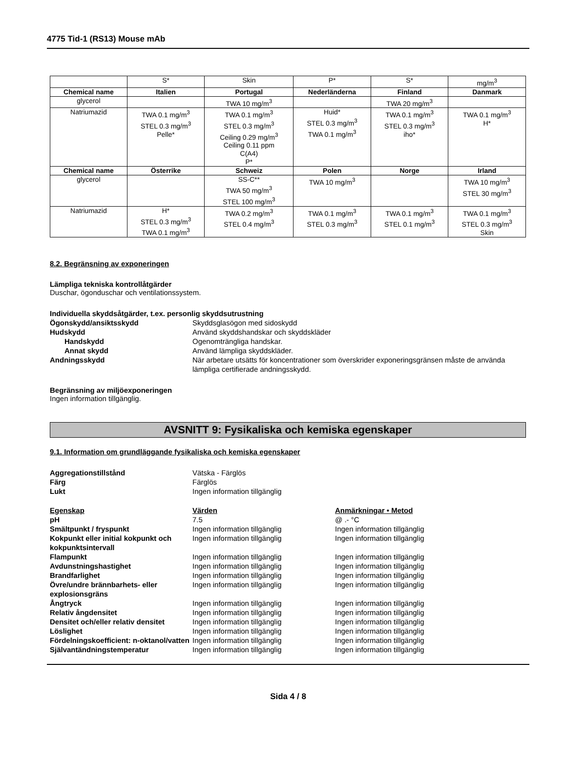4775 Tid-1 (RS13) Mouse mAb
| | S* | Skin | P* | S* | mg/m<sup>3</sup> |
| Chemical name | Italien | Portugal | Nederländerna | Finland | Danmark |
| glycerol | | TWA 10 mg/m<sup>3</sup> | | TWA 20 mg/m<sup>3</sup> | |
| Natriumazid | TWA 0.1 mg/m<sup>3</sup> STEL 0.3 mg/m<sup>3</sup> Pelle* | TWA 0.1 mg/m<sup>3</sup> STEL 0.3 mg/m<sup>3</sup> Ceiling 0.29 mg/m<sup>3</sup> Ceiling 0.11 ppm C(A4) P* | Huid* STEL 0.3 mg/m<sup>3</sup> TWA 0.1 mg/m<sup>3</sup> | TWA 0.1 mg/m<sup>3</sup> STEL 0.3 mg/m<sup>3</sup> iho* | TWA 0.1 mg/m<sup>3</sup> H* |
| Chemical name | Österrike | Schweiz | Polen | Norge | Irland |
| glycerol | | SS-C** TWA 50 mg/m<sup>3</sup> STEL 100 mg/m<sup>3</sup> | TWA 10 mg/m<sup>3</sup> | | TWA 10 mg/m<sup>3</sup> STEL 30 mg/m<sup>3</sup> |
| Natriumazid | H* STEL 0.3 mg/m<sup>3</sup> TWA 0.1 mg/m<sup>3</sup> | TWA 0.2 mg/m<sup>3</sup> STEL 0.4 mg/m<sup>3</sup> | TWA 0.1 mg/m<sup>3</sup> STEL 0.3 mg/m<sup>3</sup> | TWA 0.1 mg/m<sup>3</sup> STEL 0.1 mg/m<sup>3</sup> | TWA 0.1 mg/m<sup>3</sup> STEL 0.3 mg/m<sup>3</sup> Skin |
8.2. Begränsning av exponeringen
Lämpliga tekniska kontrollåtgärder
Duschar, ögonduschar och ventilationssystem.
Individuella skyddsåtgärder, t.ex. personlig skyddsutrustning
Ögonskydd/ansiktsskydd Skyddsglasögon med sidoskydd
Hudskydd Använd skyddshandskar och skyddskläder
Handskydd Ogenomträngliga handskar.
Annat skydd Använd lämpliga skyddskläder.
Andningsskydd När arbetare utsätts för koncentrationer som överskrider exponeringsgränsen måste de använda lämpliga certifierade andningsskydd.
Begränsning av miljöexponeringen
Ingen information tillgänglig.
AVSNITT 9: Fysikaliska och kemiska egenskaper
9.1. Information om grundläggande fysikaliska och kemiska egenskaper
Aggregationstillstånd Vätska - Färglös
Färg Färglös
Lukt Ingen information tillgänglig
Egenskap Värden Anmärkningar • Metod
pH 7.5 @ .- °C
Smältpunkt / fryspunkt Ingen information tillgänglig Ingen information tillgänglig
Kokpunkt eller initial kokpunkt och kokpunktsintervall
Ingen information tillgänglig Ingen information tillgänglig
Flampunkt Ingen information tillgänglig Ingen information tillgänglig
Avdunstningshastighet Ingen information tillgänglig Ingen information tillgänglig
Brandfarlighet Ingen information tillgänglig Ingen information tillgänglig
Övre/undre brännbarhets- eller explosionsgräns
Ingen information tillgänglig Ingen information tillgänglig
Ångtryck Ingen information tillgänglig Ingen information tillgänglig
Relativ ångdensitet Ingen information tillgänglig Ingen information tillgänglig
Densitet och/eller relativ densitet
Ingen information tillgänglig Ingen information tillgänglig
Löslighet Ingen information tillgänglig Ingen information tillgänglig
Fördelningskoefficient: n-oktanol/vatten
Ingen information tillgänglig Ingen information tillgänglig
Självantändningstemperatur Ingen information tillgänglig Ingen information tillgänglig
Sida 4 / 8